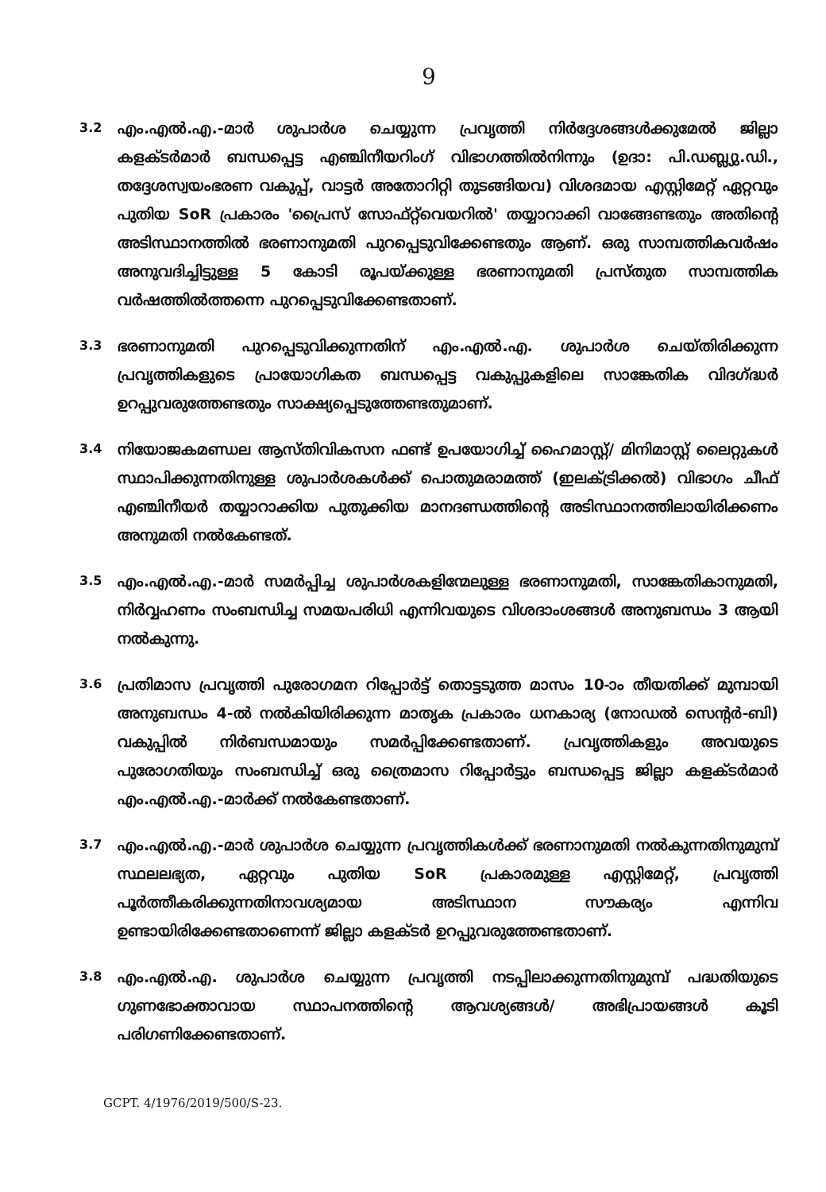9
3.2
എം.എൽ.എ.-മാർ ശുപാർശ ചെയ്യുന്ന പ്രവൃത്തി നിർദ്ദേശങ്ങൾക്കുമേൽ ജില്ലാ കളക്ടർമാർ ബന്ധപ്പെട്ട എഞ്ചിനീയറിംഗ് വിഭാഗത്തിൽനിന്നും (ഉദാ: പി.ഡബ്ല്യു.ഡി., തദ്ദേശസ്വയംഭരണ വകുപ്പ്, വാട്ടർ അതോറിറ്റി തുടങ്ങിയവ) വിശദമായ എസ്റ്റിമേറ്റ് ഏറ്റവും പുതിയ SoR പ്രകാരം 'പ്രൈസ് സോഫ്റ്റ്‌വെയറിൽ' തയ്യാറാക്കി വാങ്ങേണ്ടതും അതിന്റെ അടിസ്ഥാനത്തിൽ ഭരണാനുമതി പുറപ്പെടുവിക്കേണ്ടതും ആണ്. ഒരു സാമ്പത്തികവർഷം അനുവദിച്ചിട്ടുള്ള 5 കോടി രൂപയ്ക്കുള്ള ഭരണാനുമതി പ്രസ്തുത സാമ്പത്തിക വർഷത്തിൽത്തന്നെ പുറപ്പെടുവിക്കേണ്ടതാണ്.
3.3
ഭരണാനുമതി പുറപ്പെടുവിക്കുന്നതിന് എം.എൽ.എ. ശുപാർശ ചെയ്തിരിക്കുന്ന പ്രവൃത്തികളുടെ പ്രായോഗികത ബന്ധപ്പെട്ട വകുപ്പുകളിലെ സാങ്കേതിക വിദഗ്ദ്ധർ ഉറപ്പുവരുത്തേണ്ടതും സാക്ഷ്യപ്പെടുത്തേണ്ടതുമാണ്.
3.4
നിയോജകമണ്ഡല ആസ്തിവികസന ഫണ്ട് ഉപയോഗിച്ച് ഹൈമാസ്റ്റ്/ മിനിമാസ്റ്റ് ലൈറ്റുകൾ സ്ഥാപിക്കുന്നതിനുള്ള ശുപാർശകൾക്ക് പൊതുമരാമത്ത് (ഇലക്ട്രിക്കൽ) വിഭാഗം ചീഫ് എഞ്ചിനീയർ തയ്യാറാക്കിയ പുതുക്കിയ മാനദണ്ഡത്തിന്റെ അടിസ്ഥാനത്തിലായിരിക്കണം അനുമതി നൽകേണ്ടത്.
3.5
എം.എൽ.എ.-മാർ സമർപ്പിച്ച ശുപാർശകളിന്മേലുള്ള ഭരണാനുമതി, സാങ്കേതികാനുമതി, നിർവ്വഹണം സംബന്ധിച്ച സമയപരിധി എന്നിവയുടെ വിശദാംശങ്ങൾ അനുബന്ധം 3 ആയി നൽകുന്നു.
3.6
പ്രതിമാസ പ്രവൃത്തി പുരോഗമന റിപ്പോർട്ട് തൊട്ടടുത്ത മാസം 10-ാം തീയതിക്ക് മുമ്പായി അനുബന്ധം 4-ൽ നൽകിയിരിക്കുന്ന മാതൃക പ്രകാരം ധനകാര്യ (നോഡൽ സെന്റർ-ബി) വകുപ്പിൽ നിർബന്ധമായും സമർപ്പിക്കേണ്ടതാണ്. പ്രവൃത്തികളും അവയുടെ പുരോഗതിയും സംബന്ധിച്ച് ഒരു ത്രൈമാസ റിപ്പോർട്ടും ബന്ധപ്പെട്ട ജില്ലാ കളക്ടർമാർ എം.എൽ.എ.-മാർക്ക് നൽകേണ്ടതാണ്.
3.7
എം.എൽ.എ.-മാർ ശുപാർശ ചെയ്യുന്ന പ്രവൃത്തികൾക്ക് ഭരണാനുമതി നൽകുന്നതിനുമുമ്പ് സ്ഥലലഭ്യത, ഏറ്റവും പുതിയ SoR പ്രകാരമുള്ള എസ്റ്റിമേറ്റ്, പ്രവൃത്തി പൂർത്തീകരിക്കുന്നതിനാവശ്യമായ അടിസ്ഥാന സൗകര്യം എന്നിവ ഉണ്ടായിരിക്കേണ്ടതാണെന്ന് ജില്ലാ കളക്ടർ ഉറപ്പുവരുത്തേണ്ടതാണ്.
3.8
എം.എൽ.എ. ശുപാർശ ചെയ്യുന്ന പ്രവൃത്തി നടപ്പിലാക്കുന്നതിനുമുമ്പ് പദ്ധതിയുടെ ഗുണഭോക്താവായ സ്ഥാപനത്തിന്റെ ആവശ്യങ്ങൾ/ അഭിപ്രായങ്ങൾ കൂടി പരിഗണിക്കേണ്ടതാണ്.
GCPT. 4/1976/2019/500/S-23.